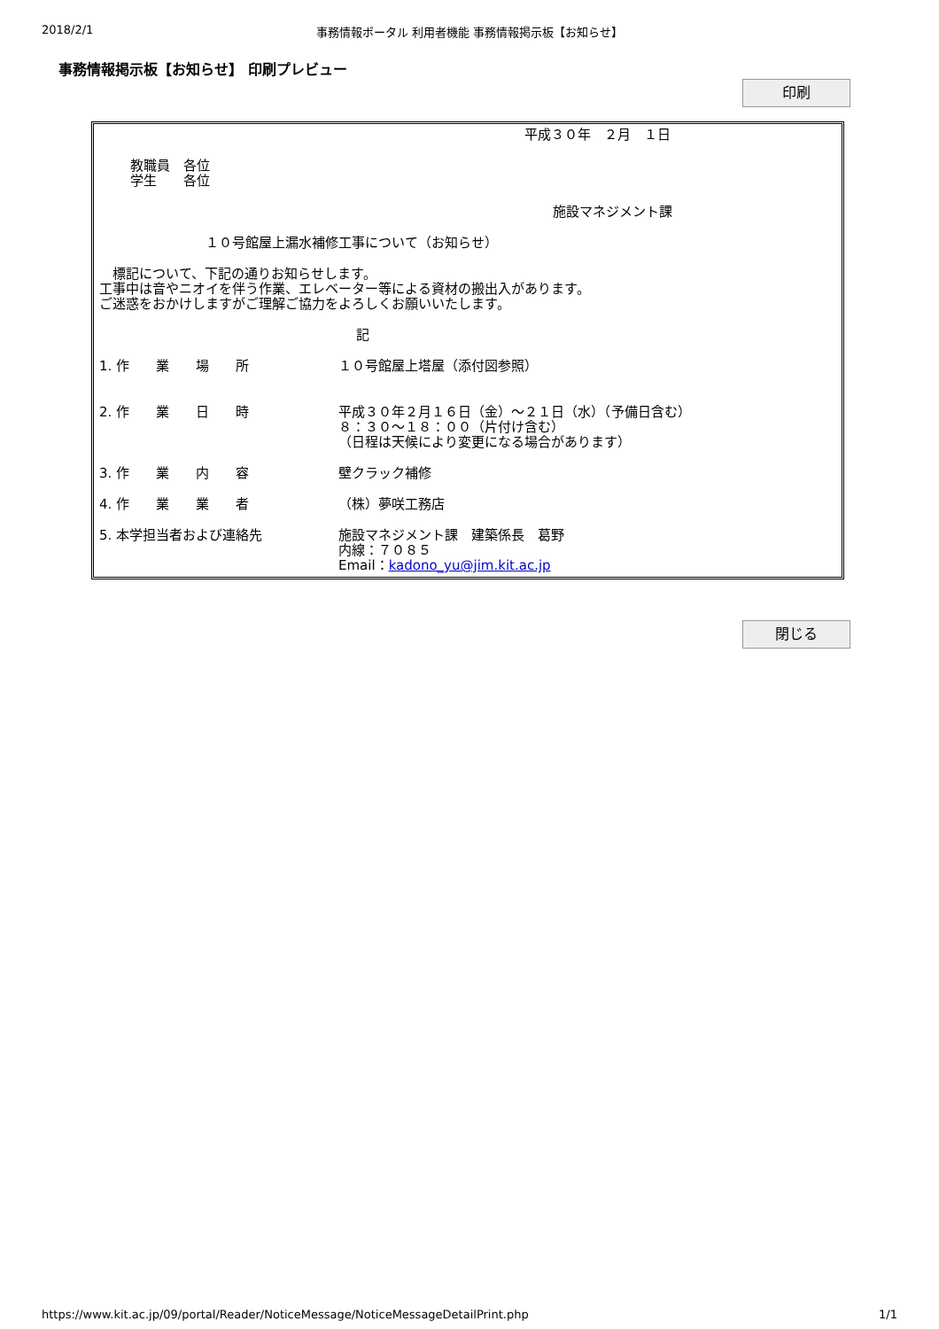2018/2/1 事務情報ポータル 利用者機能 事務情報掲示板【お知らせ】
事務情報掲示板【お知らせ】 印刷プレビュー
印刷
平成３０年　２月　１日
教職員　各位
学生　　各位
施設マネジメント課
１０号館屋上漏水補修工事について（お知らせ）
　標記について、下記の通りお知らせします。
工事中は音やニオイを伴う作業、エレベーター等による資材の搬出入があります。
ご迷惑をおかけしますがご理解ご協力をよろしくお願いいたします。
記
1. 作　　業　　場　　所 １０号館屋上塔屋（添付図参照）
2. 作　　業　　日　　時 平成３０年２月１６日（金）～２１日（水）（予備日含む）
８：３０～１８：００（片付け含む）
（日程は天候により変更になる場合があります）
3. 作　　業　　内　　容 壁クラック補修
4. 作　　業　　業　　者 （株）夢咲工務店
5. 本学担当者および連絡先 施設マネジメント課　建築係長　葛野
内線：７０８５
Email：kadono_yu@jim.kit.ac.jp
閉じる
https://www.kit.ac.jp/09/portal/Reader/NoticeMessage/NoticeMessageDetailPrint.php 1/1